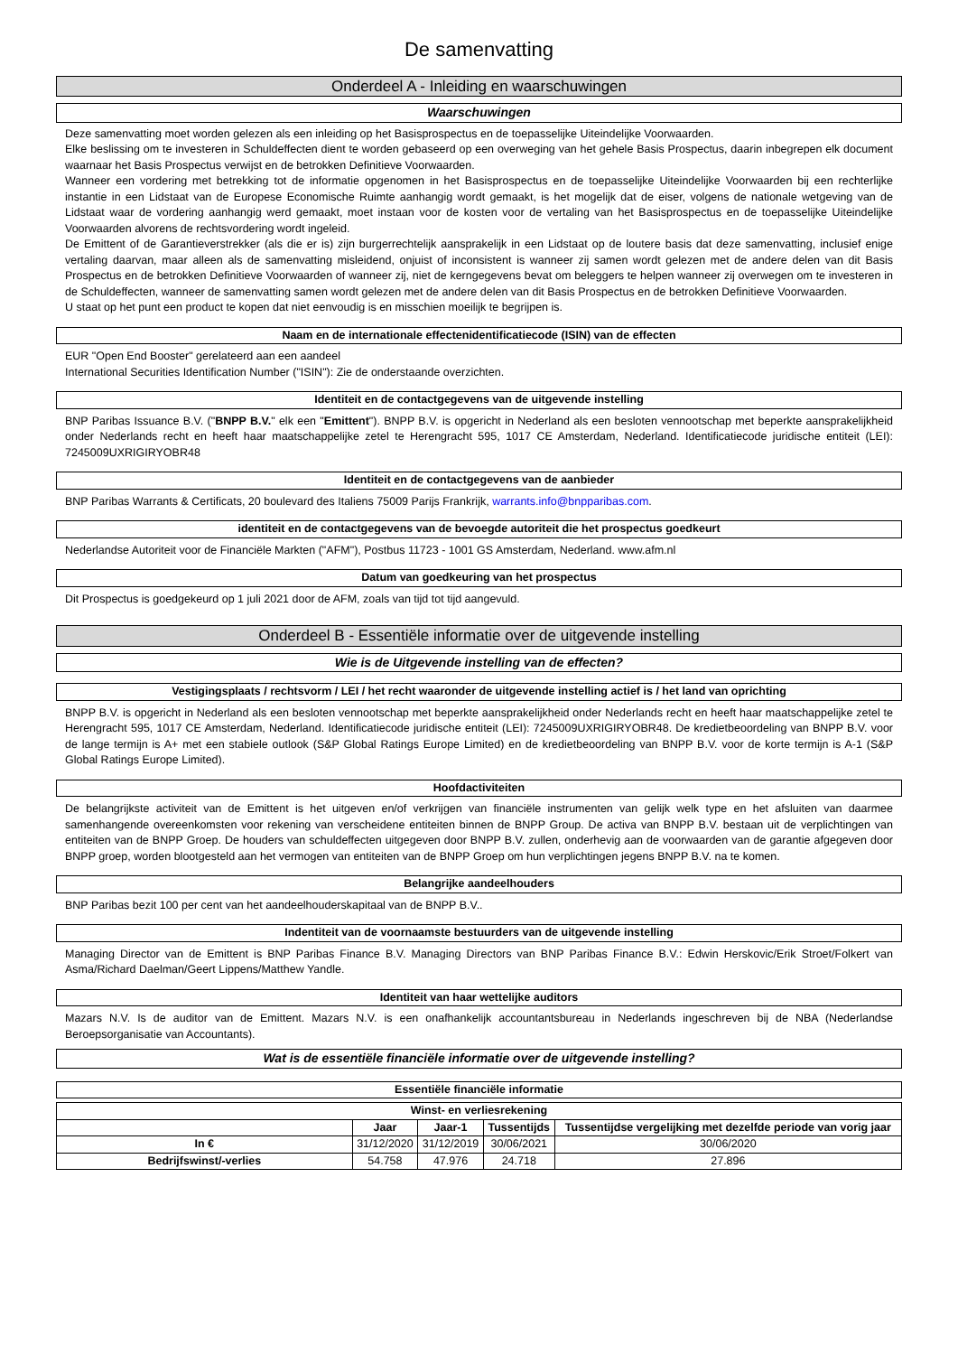De samenvatting
Onderdeel A - Inleiding en waarschuwingen
Waarschuwingen
Deze samenvatting moet worden gelezen als een inleiding op het Basisprospectus en de toepasselijke Uiteindelijke Voorwaarden.
Elke beslissing om te investeren in Schuldeffecten dient te worden gebaseerd op een overweging van het gehele Basis Prospectus, daarin inbegrepen elk document waarnaar het Basis Prospectus verwijst en de betrokken Definitieve Voorwaarden.
Wanneer een vordering met betrekking tot de informatie opgenomen in het Basisprospectus en de toepasselijke Uiteindelijke Voorwaarden bij een rechterlijke instantie in een Lidstaat van de Europese Economische Ruimte aanhangig wordt gemaakt, is het mogelijk dat de eiser, volgens de nationale wetgeving van de Lidstaat waar de vordering aanhangig werd gemaakt, moet instaan voor de kosten voor de vertaling van het Basisprospectus en de toepasselijke Uiteindelijke Voorwaarden alvorens de rechtsvordering wordt ingeleid.
De Emittent of de Garantieverstrekker (als die er is) zijn burgerrechtelijk aansprakelijk in een Lidstaat op de loutere basis dat deze samenvatting, inclusief enige vertaling daarvan, maar alleen als de samenvatting misleidend, onjuist of inconsistent is wanneer zij samen wordt gelezen met de andere delen van dit Basis Prospectus en de betrokken Definitieve Voorwaarden of wanneer zij, niet de kerngegevens bevat om beleggers te helpen wanneer zij overwegen om te investeren in de Schuldeffecten, wanneer de samenvatting samen wordt gelezen met de andere delen van dit Basis Prospectus en de betrokken Definitieve Voorwaarden.
U staat op het punt een product te kopen dat niet eenvoudig is en misschien moeilijk te begrijpen is.
Naam en de internationale effectenidentificatiecode (ISIN) van de effecten
EUR "Open End Booster" gerelateerd aan een aandeel
International Securities Identification Number ("ISIN"): Zie de onderstaande overzichten.
Identiteit en de contactgegevens van de uitgevende instelling
BNP Paribas Issuance B.V. ("BNPP B.V." elk een "Emittent"). BNPP B.V. is opgericht in Nederland als een besloten vennootschap met beperkte aansprakelijkheid onder Nederlands recht en heeft haar maatschappelijke zetel te Herengracht 595, 1017 CE Amsterdam, Nederland. Identificatiecode juridische entiteit (LEI): 7245009UXRIGIRYOBR48
Identiteit en de contactgegevens van de aanbieder
BNP Paribas Warrants & Certificats, 20 boulevard des Italiens 75009 Parijs Frankrijk, warrants.info@bnpparibas.com.
identiteit en de contactgegevens van de bevoegde autoriteit die het prospectus goedkeurt
Nederlandse Autoriteit voor de Financiële Markten ("AFM"), Postbus 11723 - 1001 GS Amsterdam, Nederland. www.afm.nl
Datum van goedkeuring van het prospectus
Dit Prospectus is goedgekeurd op 1 juli 2021 door de AFM, zoals van tijd tot tijd aangevuld.
Onderdeel B - Essentiële informatie over de uitgevende instelling
Wie is de Uitgevende instelling van de effecten?
Vestigingsplaats / rechtsvorm / LEI / het recht waaronder de uitgevende instelling actief is / het land van oprichting
BNPP B.V. is opgericht in Nederland als een besloten vennootschap met beperkte aansprakelijkheid onder Nederlands recht en heeft haar maatschappelijke zetel te Herengracht 595, 1017 CE Amsterdam, Nederland. Identificatiecode juridische entiteit (LEI): 7245009UXRIGIRYOBR48. De kredietbeoordeling van BNPP B.V. voor de lange termijn is A+ met een stabiele outlook (S&P Global Ratings Europe Limited) en de kredietbeoordeling van BNPP B.V. voor de korte termijn is A-1 (S&P Global Ratings Europe Limited).
Hoofdactiviteiten
De belangrijkste activiteit van de Emittent is het uitgeven en/of verkrijgen van financiële instrumenten van gelijk welk type en het afsluiten van daarmee samenhangende overeenkomsten voor rekening van verscheidene entiteiten binnen de BNPP Group. De activa van BNPP B.V. bestaan uit de verplichtingen van entiteiten van de BNPP Groep. De houders van schuldeffecten uitgegeven door BNPP B.V. zullen, onderhevig aan de voorwaarden van de garantie afgegeven door BNPP groep, worden blootgesteld aan het vermogen van entiteiten van de BNPP Groep om hun verplichtingen jegens BNPP B.V. na te komen.
Belangrijke aandeelhouders
BNP Paribas bezit 100 per cent van het aandeelhouderskapitaal van de BNPP B.V..
Indentiteit van de voornaamste bestuurders van de uitgevende instelling
Managing Director van de Emittent is BNP Paribas Finance B.V. Managing Directors van BNP Paribas Finance B.V.: Edwin Herskovic/Erik Stroet/Folkert van Asma/Richard Daelman/Geert Lippens/Matthew Yandle.
Identiteit van haar wettelijke auditors
Mazars N.V. Is de auditor van de Emittent. Mazars N.V. is een onafhankelijk accountantsbureau in Nederlands ingeschreven bij de NBA (Nederlandse Beroepsorganisatie van Accountants).
Wat is de essentiële financiële informatie over de uitgevende instelling?
Essentiële financiële informatie
| Winst- en verliesrekening | | | | |
| --- | --- | --- | --- | --- |
| | Jaar | Jaar-1 | Tussentijds | Tussentijdse vergelijking met dezelfde periode van vorig jaar |
| In € | 31/12/2020 | 31/12/2019 | 30/06/2021 | 30/06/2020 |
| Bedrijfswinst/-verlies | 54.758 | 47.976 | 24.718 | 27.896 |